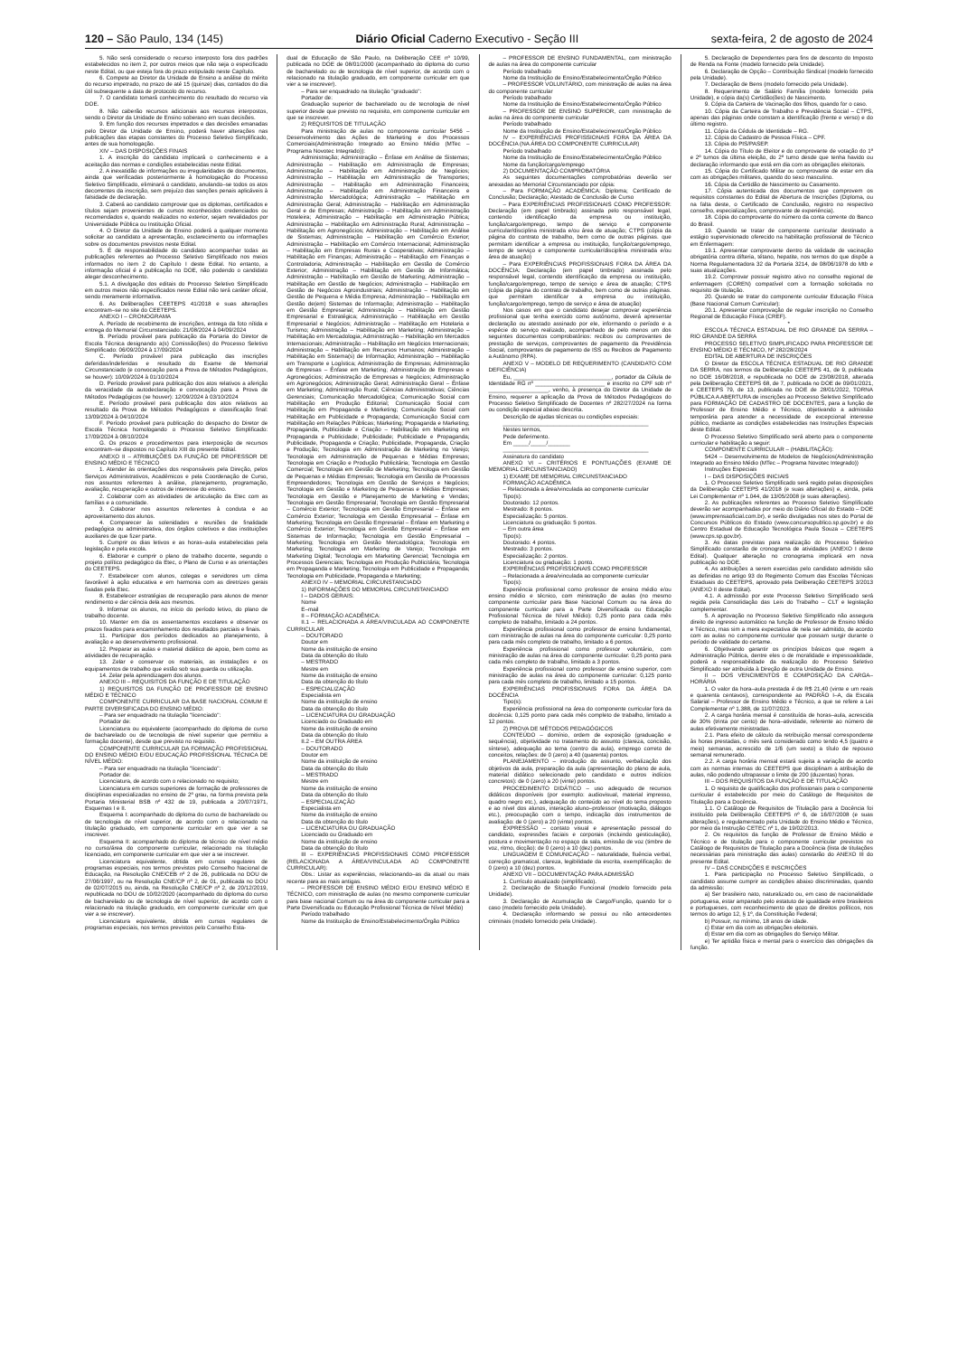120 – São Paulo, 134 (145) Diário Oficial Caderno Executivo - Seção III sexta-feira, 2 de agosto de 2024
5. Não será considerado o recurso interposto fora dos padrões estabelecidos no item 2, por outros meios que não seja o especificado neste Edital, ou que esteja fora do prazo estipulado neste Capítulo.
6. Compete ao Diretor da Unidade de Ensino a análise do mérito do recurso impetrado, no prazo de até 15 (quinze) dias, contados do dia útil subsequente a data de protocolo do recurso.
7. O candidato tomará conhecimento do resultado do recurso via DOE.
8. Não caberão recursos adicionais aos recursos interpostos, sendo o Diretor da Unidade de Ensino soberano em suas decisões.
9. Em função dos recursos impetrados e das decisões emanadas pelo Diretor da Unidade de Ensino, poderá haver alterações nas publicações das etapas constantes do Processo Seletivo Simplificado, antes de sua homologação.
XIV – DAS DISPOSIÇÕES FINAIS
1. A inscrição do candidato implicará o conhecimento e a aceitação das normas e condições estabelecidas neste Edital.
2. A inexatidão de informações ou irregularidades de documentos, ainda que verificadas posteriormente à homologação do Processo Seletivo Simplificado, eliminará o candidato, anulando–se todos os atos decorrentes da inscrição, sem prejuízo das sanções penais aplicáveis à falsidade de declaração.
3. Caberá ao candidato comprovar que os diplomas, certificados e títulos sejam provenientes de cursos reconhecidos credenciados ou recomendados e, quando realizados no exterior, sejam revalidados por Universidade Pública ou Instituição Oficial.
4. O Diretor da Unidade de Ensino poderá a qualquer momento solicitar ao candidato a apresentação, esclarecimento ou informações sobre os documentos previstos neste Edital.
5. É de responsabilidade do candidato acompanhar todas as publicações referentes ao Processo Seletivo Simplificado nos meios informados no item 2 do Capítulo I deste Edital. No entanto, a informação oficial é a publicação no DOE, não podendo o candidato alegar desconhecimento.
5.1. A divulgação dos editais do Processo Seletivo Simplificado em outros meios não especificados neste Edital não terá caráter oficial, sendo meramente informativa.
6. As Deliberações CEETEPS 41/2018 e suas alterações encontram–se no site do CEETEPS.
ANEXO I – CRONOGRAMA
A. Período de recebimento de inscrições, entrega da foto nítida e entrega do Memorial Circunstanciado: 21/08/2024 à 04/09/2024
B. Período provável para publicação da Portaria do Diretor de Escola Técnica designando a(s) Comissão(ões) do Processo Seletivo Simplificado: 06/09/2024 à 17/09/2024
C. Período provável para publicação das inscrições deferidas/indeferidas e resultado do Exame de Memorial Circunstanciado (e convocação para a Prova de Métodos Pedagógicos, se houver): 10/09/2024 à 01/10/2024
D. Período provável para publicação dos atos relativos a aferição da veracidade da autodeclaração e convocação para a Prova de Métodos Pedagógicos (se houver): 12/09/2024 à 03/10/2024
E. Período provável para publicação dos atos relativos ao resultado da Prova de Métodos Pedagógicos e classificação final: 13/09/2024 à 04/10/2024
F. Período provável para publicação do despacho do Diretor de Escola Técnica homologando o Processo Seletivo Simplificado: 17/09/2024 à 08/10/2024
G. Os prazos e procedimentos para interposição de recursos encontram–se dispostos no Capítulo XIII do presente Edital.
ANEXO II – ATRIBUIÇÕES DA FUNÇÃO DE PROFESSOR DE ENSINO MÉDIO E TÉCNICO
1. Atender às orientações dos responsáveis pela Direção, pelos Serviços Administrativos, Acadêmicos e pela Coordenação de Curso, nos assuntos referentes à análise, planejamento, programação, avaliação, recuperação e outros de interesse do ensino.
2. Colaborar com as atividades de articulação da Etec com as famílias e a comunidade.
3. Colaborar nos assuntos referentes à conduta e ao aproveitamento dos alunos.
4. Comparecer às solenidades e reuniões de finalidade pedagógica ou administrativa, dos órgãos coletivos e das instituições auxiliares de que fizer parte.
5. Cumprir os dias letivos e as horas–aula estabelecidas pela legislação e pela escola.
6. Elaborar e cumprir o plano de trabalho docente, segundo o projeto político pedagógico da Etec, o Plano de Curso e as orientações do CEETEPS.
7. Estabelecer com alunos, colegas e servidores um clima favorável à ação educativa e em harmonia com as diretrizes gerais fixadas pela Etec.
8. Estabelecer estratégias de recuperação para alunos de menor rendimento e dar ciência dela aos mesmos.
9. Informar os alunos, no início do período letivo, do plano de trabalho docente.
10. Manter em dia os assentamentos escolares e observar os prazos fixados para encaminhamento dos resultados parciais e finais.
11. Participar dos períodos dedicados ao planejamento, à avaliação e ao desenvolvimento profissional.
12. Preparar as aulas e material didático de apoio, bem como as atividades de recuperação.
13. Zelar e conservar os materiais, as instalações e os equipamentos de trabalho que estão sob sua guarda ou utilização.
14. Zelar pela aprendizagem dos alunos.
ANEXO III – REQUISITOS DA FUNÇÃO E DE TITULAÇÃO
1) REQUISITOS DA FUNÇÃO DE PROFESSOR DE ENSINO MÉDIO E TÉCNICO
COMPONENTE CURRICULAR DA BASE NACIONAL COMUM E PARTE DIVERSIFICADA DO ENSINO MÉDIO:
– Para ser enquadrado na titulação "licenciado":
Portador de:
Licenciatura ou equivalente (acompanhado do diploma de curso de bacharelado ou de tecnologia de nível superior que permitiu a formação docente), desde que previsto no requisito.
COMPONENTE CURRICULAR DA FORMAÇÃO PROFISSIONAL DO ENSINO MÉDIO E/OU EDUCAÇÃO PROFISSIONAL TÉCNICA DE NÍVEL MÉDIO:
– Para ser enquadrado na titulação "licenciado":
Portador de:
Licenciatura, de acordo com o relacionado no requisito;
Licenciatura em cursos superiores de formação de professores de disciplinas especializadas no ensino de 2º grau, na forma prevista pela Portaria Ministerial BSB nº 432 de 19, publicada a 20/07/1971, Esquemas I e II.
Esquema I: acompanhado do diploma do curso de bacharelado ou de tecnologia de nível superior, de acordo com o relacionado na titulação graduado, em componente curricular em que vier a se inscrever.
Esquema II: acompanhado do diploma de técnico de nível médio no curso/área do componente curricular, relacionado na titulação licenciado, em componente curricular em que vier a se inscrever.
Licenciatura equivalente, obtida em cursos regulares de programas especiais, nos termos previstos pelo Conselho Nacional de Educação, na Resolução CNE/CEB nº 2 de 26, publicada no DOU de 27/06/1997, ou na Resolução CNE/CP nº 2, de 01, publicada no DOU de 02/07/2015 ou, ainda, na Resolução CNE/CP nº 2, de 20/12/2019, republicada no DOU de 10/02/2020 (acompanhado do diploma do curso de bacharelado ou de tecnologia de nível superior, de acordo com o relacionado na titulação graduado, em componente curricular em que vier a se inscrever).
Licenciatura equivalente, obtida em cursos regulares de programas especiais, nos termos previstos pelo Conselho Esta-
dual de Educação de São Paulo, na Deliberação CEE nº 10/99, publicada no DOE de 08/01/2000 (acompanhado do diploma do curso de bacharelado ou de tecnologia de nível superior, de acordo com o relacionado na titulação graduado, em componente curricular em que vier a se inscrever).
– Para ser enquadrado na titulação "graduado":
Portador de:
Graduação superior de bacharelado ou de tecnologia de nível superior desde que previsto no requisito, em componente curricular em que se inscrever.
2) REQUISITOS DE TITULAÇÃO
Para ministração de aulas no componente curricular 5456 – Desenvolvimento das Ações de Marketing e dos Processos Comerciais(Administração Integrado ao Ensino Médio (MTec – Programa Novotec Integrado)):
Administração; Administração – Ênfase em Análise de Sistemas; Administração – Habilitação em Administração de Empresas; Administração – Habilitação em Administração de Negócios; Administração – Habilitação em Administração de Transportes; Administração – Habilitação em Administração Financeira; Administração – Habilitação em Administração Financeira e Administração Mercadológica; Administração – Habilitação em Administração Geral; Administração – Habilitação em Administração Geral e de Empresas; Administração – Habilitação em Administração Hoteleira; Administração – Habilitação em Administração Pública; Administração – Habilitação em Administração Rural; Administração – Habilitação em Agronegócios; Administração – Habilitação em Análise de Sistemas; Administração – Habilitação em Comércio Exterior; Administração – Habilitação em Comércio Internacional; Administração – Habilitação em Empresas Rurais e Cooperativas; Administração – Habilitação em Finanças; Administração – Habilitação em Finanças e Controladoria; Administração – Habilitação em Gestão de Comércio Exterior; Administração – Habilitação em Gestão de Informática; Administração – Habilitação em Gestão de Marketing; Administração – Habilitação em Gestão de Negócios; Administração – Habilitação em Gestão de Negócios Agroindustriais; Administração – Habilitação em Gestão de Pequena e Média Empresa; Administração – Habilitação em Gestão de(em) Sistemas de Informação; Administração – Habilitação em Gestão Empresarial; Administração – Habilitação em Gestão Empresarial e Estratégica; Administração – Habilitação em Gestão Empresarial e Negócios; Administração – Habilitação em Hotelaria e Turismo; Administração – Habilitação em Marketing; Administração – Habilitação em Mercadologia; Administração – Habilitação em Mercados Internacionais; Administração – Habilitação em Negócios Internacionais; Administração – Habilitação em Recursos Humanos; Administração – Habilitação em Sistema(s) de Informação; Administração – Habilitação em Transporte e Logística; Administração de Empresas; Administração de Empresas – Ênfase em Marketing; Administração de Empresas e Agronegócios; Administração de Empresas e Negócios; Administração em Agronegócios; Administração Geral; Administração Geral – Ênfase em Marketing; Administração Rural; Ciências Administrativas; Ciências Gerenciais; Comunicação Mercadológica; Comunicação Social com Habilitação em Produção Editorial; Comunicação Social com Habilitação em Propaganda e Marketing; Comunicação Social com Habilitação em Publicidade e Propaganda; Comunicação Social com Habilitação em Relações Públicas; Marketing; Propaganda e Marketing; Propaganda, Publicidade e Criação – Habilitação em Marketing em Propaganda e Publicidade; Publicidade; Publicidade e Propaganda; Publicidade, Propaganda e Criação; Publicidade, Propaganda, Criação e Produção; Tecnologia em Administração de Marketing no Varejo; Tecnologia em Administração de Pequenas e Médias Empresas; Tecnologia em Criação e Produção Publicitária; Tecnologia em Gestão Comercial; Tecnologia em Gestão de Marketing; Tecnologia em Gestão de Pequenas e Médias Empresas; Tecnologia em Gestão de Processos Empreendedores; Tecnologia em Gestão de Serviços e Negócios; Tecnologia em Gestão e Marketing de Pequenas e Médias Empresas; Tecnologia em Gestão e Planejamento de Marketing e Vendas; Tecnologia em Gestão Empresarial; Tecnologia em Gestão Empresarial – Comércio Exterior; Tecnologia em Gestão Empresarial – Ênfase em Comércio Exterior; Tecnologia em Gestão Empresarial – Ênfase em Marketing; Tecnologia em Gestão Empresarial – Ênfase em Marketing e Comércio Exterior; Tecnologia em Gestão Empresarial – Ênfase em Sistemas de Informação; Tecnologia em Gestão Empresarial – Marketing; Tecnologia em Gestão Mercadológica; Tecnologia em Marketing; Tecnologia em Marketing de Varejo; Tecnologia em Marketing Digital; Tecnologia em Marketing Gerencial; Tecnologia em Processos Gerenciais; Tecnologia em Produção Publicitária; Tecnologia em Propaganda e Marketing; Tecnologia em Publicidade e Propaganda; Tecnologia em Publicidade, Propaganda e Marketing;
ANEXO IV – MEMORIAL CIRCUNSTANCIADO
1) INFORMAÇÕES DO MEMORIAL CIRCUNSTANCIADO
I – DADOS GERAIS:
Nome
E–mail
II – FORMAÇÃO ACADÊMICA:
II.1 – RELACIONADA A ÁREA/VINCULADA AO COMPONENTE CURRICULAR
– DOUTORADO
Doutor em
Nome da instituição de ensino
Data da obtenção do título
– MESTRADO
Mestre em
Nome da instituição de ensino
Data da obtenção do título
– ESPECIALIZAÇÃO
Especialista em
Nome da instituição de ensino
Data da obtenção do título
– LICENCIATURA OU GRADUAÇÃO
Licenciado ou Graduado em
Nome da instituição de ensino
Data da obtenção do título
II.2 – EM OUTRA ÁREA
– DOUTORADO
Doutor em
Nome da instituição de ensino
Data da obtenção do título
– MESTRADO
Mestre em
Nome da instituição de ensino
Data da obtenção do título
– ESPECIALIZAÇÃO
Especialista em
Nome da instituição de ensino
Data da obtenção do título
– LICENCIATURA OU GRADUAÇÃO
Licenciado ou Graduado em
Nome da instituição de ensino
Data da obtenção do título
III – EXPERIÊNCIAS PROFISSIONAIS COMO PROFESSOR (RELACIONADA A ÁREA/VINCULADA AO COMPONENTE CURRICULAR):
Obs.: Listar as experiências, relacionando–as da atual ou mais recente para as mais antigas.
– PROFESSOR DE ENSINO MÉDIO E/OU ENSINO MÉDIO E TÉCNICO, com ministração de aulas (no mesmo componente curricular para base nacional Comum ou na área do componente curricular para a Parte Diversificada ou Educação Profissional Técnica de Nível Médio)
Período trabalhado
Nome da Instituição de Ensino/Estabelecimento/Órgão Público
– PROFESSOR DE ENSINO FUNDAMENTAL, com ministração de aulas na área do componente curricular
Período trabalhado
Nome da Instituição de Ensino/Estabelecimento/Órgão Público
– PROFESSOR VOLUNTÁRIO, com ministração de aulas na área do componente curricular
Período trabalhado
Nome da Instituição de Ensino/Estabelecimento/Órgão Público
– PROFESSOR DE ENSINO SUPERIOR, com ministração de aulas na área do componente curricular
Período trabalhado
Nome da Instituição de Ensino/Estabelecimento/Órgão Público
IV – EXPERIÊNCIAS PROFISSIONAIS FORA DA ÁREA DA DOCÊNCIA (NA ÁREA DO COMPONENTE CURRICULAR)
Período trabalhado
Nome da Instituição de Ensino/Estabelecimento/Órgão Público
Nome da função/cargo/emprego
2) DOCUMENTAÇÃO COMPROBATÓRIA
As seguintes documentações comprobatórias deverão ser anexadas ao Memorial Circunstanciado por cópia:
– Para FORMAÇÃO ACADÊMICA: Diploma; Certificado de Conclusão; Declaração; Atestado de Conclusão de Curso
– Para EXPERIÊNCIAS PROFISSIONAIS COMO PROFESSOR: Declaração (em papel timbrado) assinada pelo responsável legal, contendo identificação da empresa ou instituição, função/cargo/emprego, tempo de serviço e componente curricular/disciplina ministrada e/ou área de atuação; CTPS (cópia da página do contrato de trabalho, bem como de outras páginas. que permitam identificar a empresa ou instituição, função/cargo/emprego, tempo de serviço e componente curricular/disciplina ministrada e/ou área de atuação)
– Para EXPERIÊNCIAS PROFISSIONAIS FORA DA ÁREA DA DOCÊNCIA: Declaração (em papel timbrado) assinada pelo responsável legal, contendo identificação da empresa ou instituição, função/cargo/emprego, tempo de serviço e área de atuação; CTPS (cópia da página do contrato de trabalho, bem como de outras páginas. que permitam identificar a empresa ou instituição, função/cargo/emprego, tempo de serviço e área de atuação)
Nos casos em que o candidato desejar comprovar experiência profissional que tenha exercido como autônomo, deverá apresentar declaração ou atestado assinado por ele, informando o período e a espécie do serviço realizado, acompanhado de pelo menos um dos seguintes documentos comprobatórios: recibos ou comprovantes de prestação de serviços, comprovantes de pagamento da Previdência Social, comprovantes de pagamento de ISS ou Recibos de Pagamento a Autônomo (RPA).
ANEXO V – MODELO DE REQUERIMENTO (CANDIDATO COM DEFICIÊNCIA)
Eu, _______________________________, portador da Célula de Identidade RG nº ______________________ e inscrito no CPF sob nº ___________________, venho, à presença do Diretor da Unidade de Ensino, requerer a aplicação da Prova de Métodos Pedagógicos do Processo Seletivo Simplificado de Docentes nº 282/27/2024 na forma ou condição especial abaixo descrita.
Descrição de ajudas técnicas ou condições especiais:
______________________________________________
Nestes termos,
Pede deferimento.
Em _____/_____/_______
______________________________________________
Assinatura do candidato
ANEXO VI – CRITÉRIOS E PONTUAÇÕES (EXAME DE MEMORIAL CIRCUNSTANCIADO)
1) EXAME DE MEMORIAL CIRCUNSTANCIADO
FORMAÇÃO ACADÊMICA
– Relacionada a área/vinculada ao componente curricular
Tipo(s):
Doutorado: 12 pontos.
Mestrado: 8 pontos.
Especialização: 5 pontos.
Licenciatura ou graduação: 5 pontos.
– Em outra área
Tipo(s):
Doutorado: 4 pontos.
Mestrado: 3 pontos.
Especialização: 2 pontos.
Licenciatura ou graduação: 1 ponto.
EXPERIÊNCIAS PROFISSIONAIS COMO PROFESSOR
– Relacionada a área/vinculada ao componente curricular
Tipo(s):
Experiência profissional como professor de ensino médio e/ou ensino médio e técnico, com ministração de aulas (no mesmo componente curricular para Base Nacional Comum ou na área do componente curricular para a Parte Diversificada ou Educação Profissional Técnica de Nível Médio): 0,25 ponto para cada mês completo de trabalho, limitado a 24 pontos.
Experiência profissional como professor de ensino fundamental, com ministração de aulas na área do componente curricular: 0,25 ponto para cada mês completo de trabalho, limitado a 6 pontos.
Experiência profissional como professor voluntário, com ministração de aulas na área do componente curricular: 0,25 ponto para cada mês completo de trabalho, limitado a 3 pontos.
Experiência profissional como professor de ensino superior, com ministração de aulas na área do componente curricular: 0,125 ponto para cada mês completo de trabalho, limitado a 15 pontos.
EXPERIÊNCIAS PROFISSIONAIS FORA DA ÁREA DA DOCÊNCIA
Tipo(s):
Experiência profissional na área do componente curricular fora da docência: 0,125 ponto para cada mês completo de trabalho, limitado a 12 pontos.
2) PROVA DE MÉTODOS PEDAGÓGICOS
CONTEÚDO – domínio, ordem de exposição (graduação e sequência), objetividade no tratamento do assunto (clareza, concisão, síntese), adequação ao tema (centro da aula), emprego correto de conceitos, relações: de 0 (zero) a 40 (quarenta) pontos.
PLANEJAMENTO – introdução do assunto, verbalização dos objetivos da aula, preparação da aula (apresentação do plano de aula, material didático selecionado pelo candidato e outros indícios concretos): de 0 (zero) a 20 (vinte) pontos.
PROCEDIMENTO DIDÁTICO – uso adequado de recursos didáticos disponíveis (por exemplo: audiovisual, material impresso, quadro negro etc.), adequação do conteúdo ao nível do tema proposto e ao nível dos alunos, interação aluno–professor (motivação, diálogos etc.), preocupação com o tempo, indicação dos instrumentos de avaliação: de 0 (zero) a 20 (vinte) pontos.
EXPRESSÃO – contato visual e apresentação pessoal do candidato, expressões faciais e corporais (incluindo gesticulação), postura e movimentação no espaço da sala, emissão de voz (timbre de voz, ritmo, dicção): de 0 (zero) a 10 (dez) pontos.
LINGUAGEM E COMUNICAÇÃO – naturalidade, fluência verbal, correção gramatical, clareza, legibilidade da escrita, exemplificação: de 0 (zero) a 10 (dez) pontos.
ANEXO VII – DOCUMENTAÇÃO PARA ADMISSÃO
1. Currículo atualizado (simplificado).
2. Declaração de Situação Funcional (modelo fornecido pela Unidade).
3. Declaração de Acumulação de Cargo/Função, quando for o caso (modelo fornecido pela Unidade).
4. Declaração informando se possui ou não antecedentes criminais (modelo fornecido pela Unidade).
5. Declaração de Dependentes para fins de desconto do Imposto de Renda na Fonte (modelo fornecido pela Unidade).
6. Declaração de Opção – Contribuição Sindical (modelo fornecido pela Unidade).
7. Declaração de Bens (modelo fornecido pela Unidade).
8. Requerimento de Salário Família (modelo fornecido pela Unidade), e cópia da(s) Certidão(ões) de Nascimento.
9. Cópia da Carteira de Vacinação dos filhos, quando for o caso.
10. Cópia da Carteira de Trabalho e Previdência Social – CTPS, apenas das páginas onde constam a identificação (frente e verso) e do último registro.
11. Cópia da Cédula de Identidade – RG.
12. Cópia do Cadastro de Pessoa Física – CPF.
13. Cópia do PIS/PASEP.
14. Cópia do Título de Eleitor e do comprovante de votação do 1º e 2º turnos da última eleição, do 2º turno desde que tenha havido ou declaração informando que está em dia com as obrigações eleitorais.
15. Cópia do Certificado Militar ou comprovante de estar em dia com as obrigações militares, quando do sexo masculino.
16. Cópia da Certidão de Nascimento ou Casamento.
17. Cópia autenticada dos documentos que comprovem os requisitos constantes do Edital de Abertura de Inscrições (Diploma, ou na falta deste, o Certificado de Conclusão, registro no respectivo conselho, especializações, comprovante de experiência).
18. Cópia do comprovante do número da conta corrente do Banco do Brasil.
19. Quando se tratar de componente curricular destinado a estágio supervisionado oferecido na habilitação profissional de Técnico em Enfermagem:
19.1. Apresentar comprovante dentro da validade de vacinação obrigatória contra difteria, tétano, hepatite, nos termos do que dispõe a Norma Regulamentadora 32 da Portaria 3214, de 08/06/1978 do Mtb e suas atualizações.
19.2. Comprovar possuir registro ativo no conselho regional de enfermagem (COREN) compatível com a formação solicitada no requisito de titulação.
20. Quando se tratar do componente curricular Educação Física (Base Nacional Comum Curricular):
20.1. Apresentar comprovação de regular inscrição no Conselho Regional de Educação Física (CREF).
*
ESCOLA TÉCNICA ESTADUAL DE RIO GRANDE DA SERRA – RIO GRANDE DA SERRA
PROCESSO SELETIVO SIMPLIFICADO PARA PROFESSOR DE ENSINO MÉDIO E TÉCNICO, Nº 282/28/2024
EDITAL DE ABERTURA DE INSCRIÇÕES
O Diretor da ESCOLA TÉCNICA ESTADUAL DE RIO GRANDE DA SERRA, nos termos da Deliberação CEETEPS 41, de 9, publicada no DOE 16/08/2018, e republicada no DOE de 23/08/2018, alterada pela Deliberação CEETEPS 68, de 7, publicada no DOE de 09/01/2021, e CEETEPS 79, de 13, publicada no DOE de 28/01/2022, TORNA PÚBLICA A ABERTURA de inscrições ao Processo Seletivo Simplificado para FORMAÇÃO DE CADASTRO DE DOCENTES, para a função de Professor de Ensino Médio e Técnico, objetivando a admissão temporária para atender a necessidade de excepcional interesse público, mediante as condições estabelecidas nas Instruções Especiais deste Edital.
O Processo Seletivo Simplificado será aberto para o componente curricular e habilitação a seguir:
COMPONENTE CURRICULAR – (HABILITAÇÃO):
5424 – Desenvolvimento de Modelos de Negócios(Administração Integrado ao Ensino Médio (MTec – Programa Novotec Integrado))
Instruções Especiais
I – DAS DISPOSIÇÕES INICIAIS
1. O Processo Seletivo Simplificado será regido pelas disposições da Deliberação CEETEPS 41/2018 (e suas alterações) e, ainda, pela Lei Complementar nº 1.044, de 13/05/2008 (e suas alterações).
2. As publicações referentes ao Processo Seletivo Simplificado deverão ser acompanhadas por meio do Diário Oficial do Estado – DOE (www.imprensaoficial.com.br), e serão divulgadas nos sites do Portal de Concursos Públicos do Estado (www.concursopublico.sp.gov.br) e do Centro Estadual de Educação Tecnológica Paula Souza – CEETEPS (www.cps.sp.gov.br).
3. As datas previstas para realização do Processo Seletivo Simplificado constarão de cronograma de atividades (ANEXO I deste Edital). Qualquer alteração no cronograma implicará em nova publicação no DOE.
4. As atribuições a serem exercidas pelo candidato admitido são as definidas no artigo 93 do Regimento Comum das Escolas Técnicas Estaduais do CEETEPS, aprovado pela Deliberação CEETEPS 3/2013 (ANEXO II deste Edital).
4.1. A admissão por este Processo Seletivo Simplificado será regida pela Consolidação das Leis do Trabalho – CLT e legislação complementar.
5. A aprovação no Processo Seletivo Simplificado não assegura direito de ingresso automático na função de Professor de Ensino Médio e Técnico, mas sim a mera expectativa de nela ser admitido, de acordo com as aulas no componente curricular que possam surgir durante o período de validade do certame.
6. Objetivando garantir os princípios básicos que regem a Administração Pública, dentre eles o de moralidade e impessoalidade, poderá a responsabilidade da realização do Processo Seletivo Simplificado ser atribuída à Direção de outra Unidade de Ensino.
II – DOS VENCIMENTOS E COMPOSIÇÃO DA CARGA–HORÁRIA
1. O valor da hora–aula prestada é de R$ 21,40 (vinte e um reais e quarenta centavos), correspondente ao PADRÃO I–A, da Escala Salarial – Professor de Ensino Médio e Técnico, a que se refere a Lei Complementar nº 1.388, de 11/07/2023.
2. A carga horária mensal é constituída de horas–aula, acrescida de 30% (trinta por cento) de hora–atividade, referente ao número de aulas efetivamente ministradas.
2.1. Para efeito de cálculo da retribuição mensal correspondente às horas prestadas, o mês será considerado como tendo 4,5 (quatro e meio) semanas, acrescido de 1/6 (um sexto) a título de repouso semanal remunerado.
2.2. A carga horária mensal estará sujeita a variação de acordo com as normas internas do CEETEPS que disciplinam a atribuição de aulas, não podendo ultrapassar o limite de 200 (duzentas) horas.
III – DOS REQUISITOS DA FUNÇÃO E DE TITULAÇÃO
1. O requisito de qualificação dos profissionais para o componente curricular é estabelecido por meio do Catálogo de Requisitos de Titulação para a Docência.
1.1. O Catálogo de Requisitos de Titulação para a Docência foi instituído pela Deliberação CEETEPS nº 6, de 16/07/2008 (e suas alterações), e regulamentado pela Unidade do Ensino Médio e Técnico, por meio da Instrução CETEC nº 1, de 19/02/2013.
2. Os requisitos da função de Professor de Ensino Médio e Técnico e de titulação para o componente curricular previstos no Catálogo de Requisitos de Titulação para a Docência (lista de titulações necessárias para ministração das aulas) constarão do ANEXO III do presente Edital.
IV – DAS CONDIÇÕES E INSCRIÇÕES
1. Para participação no Processo Seletivo Simplificado, o candidato assume cumprir as condições abaixo discriminadas, quando da admissão:
a) Ser brasileiro nato, naturalizado ou, em caso de nacionalidade portuguesa, estar amparado pelo estatuto de igualdade entre brasileiros e portugueses, com reconhecimento de gozo de direitos políticos, nos termos do artigo 12, § 1º, da Constituição Federal;
b) Possuir, no mínimo, 18 anos de idade.
c) Estar em dia com as obrigações eleitorais.
d) Estar em dia com as obrigações do Serviço Militar.
e) Ter aptidão física e mental para o exercício das obrigações da função.